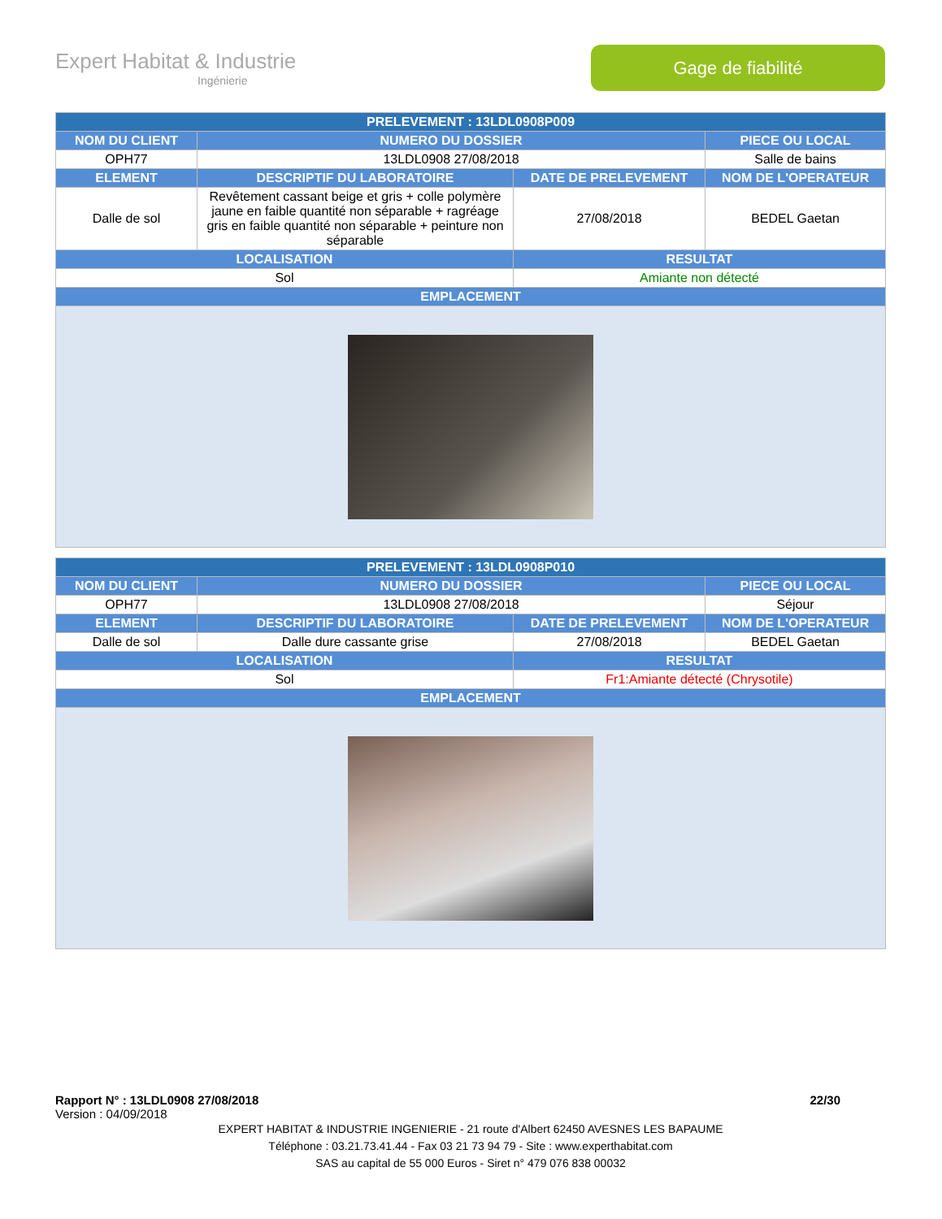Expert Habitat & Industrie
Ingénierie
Gage de fiabilité
| PRELEVEMENT : 13LDL0908P009 | | | |
| --- | --- | --- | --- |
| NOM DU CLIENT | NUMERO DU DOSSIER | | PIECE OU LOCAL |
| OPH77 | 13LDL0908 27/08/2018 | | Salle de bains |
| ELEMENT | DESCRIPTIF DU LABORATOIRE | DATE DE PRELEVEMENT | NOM DE L'OPERATEUR |
| Dalle de sol | Revêtement cassant beige et gris + colle polymère jaune en faible quantité non séparable + ragréage gris en faible quantité non séparable + peinture non séparable | 27/08/2018 | BEDEL Gaetan |
| LOCALISATION | | RESULTAT | |
| Sol | | Amiante non détecté | |
| EMPLACEMENT | | | |
| PRELEVEMENT : 13LDL0908P010 | | | |
| --- | --- | --- | --- |
| NOM DU CLIENT | NUMERO DU DOSSIER | | PIECE OU LOCAL |
| OPH77 | 13LDL0908 27/08/2018 | | Séjour |
| ELEMENT | DESCRIPTIF DU LABORATOIRE | DATE DE PRELEVEMENT | NOM DE L'OPERATEUR |
| Dalle de sol | Dalle dure cassante grise | 27/08/2018 | BEDEL Gaetan |
| LOCALISATION | | RESULTAT | |
| Sol | | Fr1:Amiante détecté (Chrysotile) | |
| EMPLACEMENT | | | |
Rapport N° : 13LDL0908 27/08/2018 22/30
Version : 04/09/2018
EXPERT HABITAT & INDUSTRIE INGENIERIE - 21 route d'Albert 62450 AVESNES LES BAPAUME
Téléphone : 03.21.73.41.44 - Fax 03 21 73 94 79 - Site : www.experthabitat.com
SAS au capital de 55 000 Euros - Siret n° 479 076 838 00032